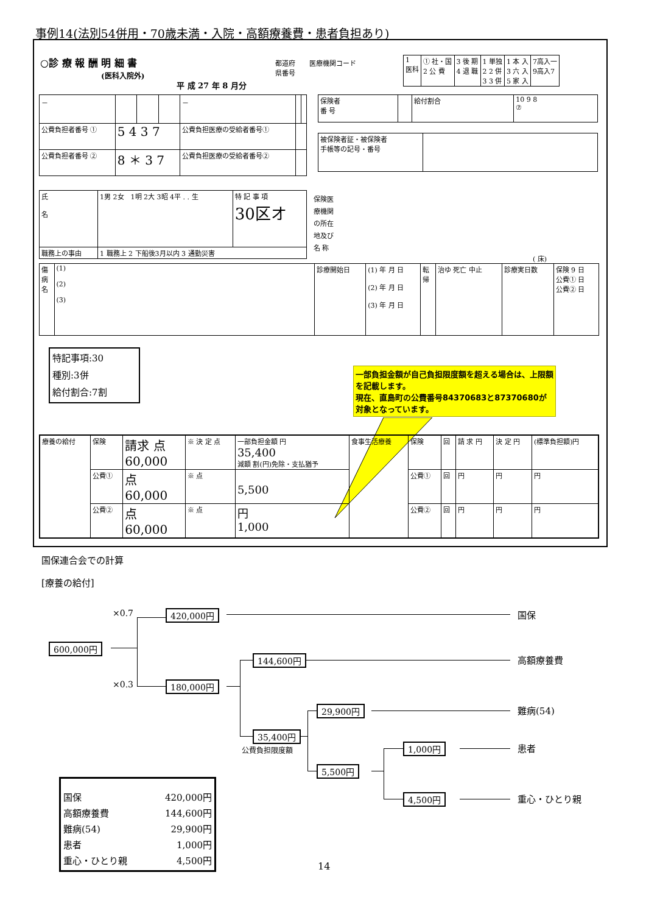事例14(法別54併用・70歳未満・入院・高額療養費・患者負担あり)
○診 療 報 酬 明 細 書
(医科入院外)
平 成 27 年 8 月分
都道府
県番号
医療機関コード
| 1 医科 | ① 社・国 2 公 費 | 3 後 期 4 退 職 | 1 単独 2 2 併 3 3 併 | 1 本 入 3 六 入 5 家 入 | 7高入一 9高入7 |
| － | | | | － | | |
| 公費負担者番号 ① | 5 4 3 7 | | | 公費負担医療の受給者番号① | | |
| 公費負担者番号 ② | 8 ＊ 3 7 | | | 公費負担医療の受給者番号② | | |
| 保険者 番 号 | | 給付割合 | 10 9 8 ⑦ |
| 被保険者証・被保険者 手帳等の記号・番号 | |
| 氏 名 | 1男 2女 1明 2大 3昭 4平 . . 生 | 特 記 事 項 30区オ |
| 職務上の事由 | 1 職務上 2 下船後3月以内 3 通勤災害 | |
保険医
療機関
の所在
地及び
名 称
( 床)
| 傷 病 名 | (1) (2) (3) | 診療開始日 | (1) 年 月 日 (2) 年 月 日 (3) 年 月 日 | 転 帰 | 治ゆ 死亡 中止 | 診療実日数 | 保険 9 日 公費① 日 公費② 日 |
特記事項:30
種別:3併
給付割合:7割
一部負担金額が自己負担限度額を超える場合は、上限額を記載します。
現在、直島町の公費番号84370683と87370680が対象となっています。
| 療養の給付 | 保険 | 請求 点 60,000 | ※ 決 定 点 | 一部負担金額 円 35,400 減額 割(円)免除・支払猶予 | 食事生活療養 | 保険 | 回 | 請 求 円 | 決 定 円 | (標準負担額)円 |
| | 公費① | 点 60,000 | ※ 点 | 5,500 | | 公費① | 回 | 円 | 円 | 円 |
| | 公費② | 点 60,000 | ※ 点 | 円 1,000 | | 公費② | 回 | 円 | 円 | 円 |
国保連合会での計算
[療養の給付]
×0.7 420,000円 国保
600,000円
144,600円 高額療養費
×0.3 180,000円
29,900円 難病(54)
35,400円
公費負担限度額 1,000円 患者
5,500円
4,500円 重心・ひとり親
国保 420,000円
高額療養費 144,600円
難病(54) 29,900円
患者 1,000円
重心・ひとり親 4,500円
14